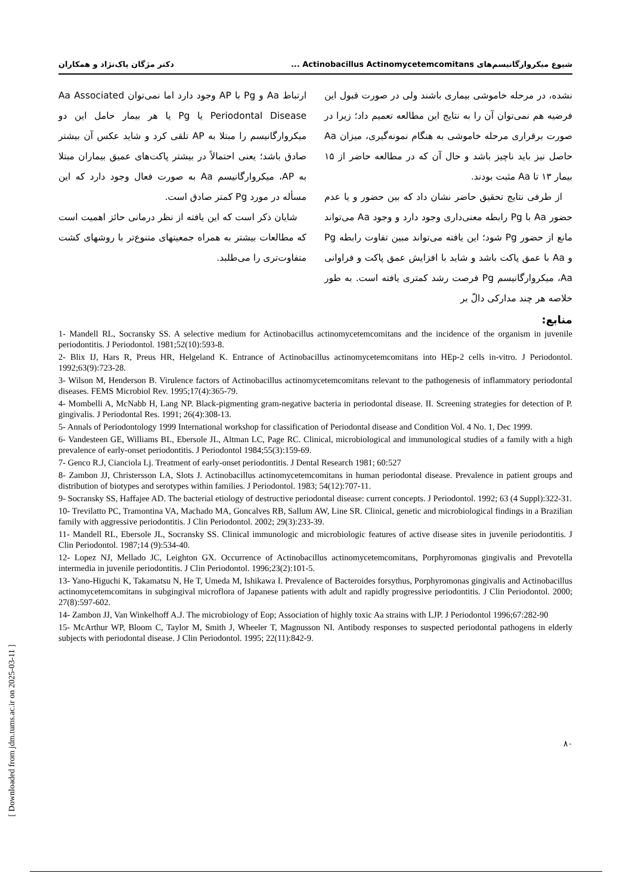شیوع میکروارگانیسم‌های Actinobacillus Actinomycetemcomitans ... دکتر مژگان پاک‌نژاد و همکاران
نشده، در مرحله خاموشی بیماری باشند ولی در صورت قبول این فرضیه هم نمی‌توان آن را به نتایج این مطالعه تعمیم داد؛ زیرا در صورت برقراری مرحله خاموشی به هنگام نمونه‌گیری، میزان Aa حاصل نیز باید ناچیز باشد و حال آن که در مطالعه حاضر از ۱۵ بیمار ۱۳ تا Aa مثبت بودند.
از طرفی نتایج تحقیق حاضر نشان داد که بین حضور و یا عدم حضور Aa با Pg رابطه معنی‌داری وجود دارد و وجود Aa می‌تواند مانع از حضور Pg شود؛ این یافته می‌تواند مبین تفاوت رابطه Pg و Aa با عمق پاکت باشد و شاید با افزایش عمق پاکت و فراوانی Aa، میکروارگانیسم Pg فرصت رشد کمتری یافته است. به طور خلاصه هر چند مدارکی دالّ بر
ارتباط Aa و Pg با AP وجود دارد اما نمی‌توان Aa Associated Periodontal Disease یا Pg یا هر بیمار حامل این دو میکروارگانیسم را مبتلا به AP تلقی کرد و شاید عکس آن بیشتر صادق باشد؛ یعنی احتمالاً در بیشتر پاکت‌های عمیق بیماران مبتلا به AP، میکروارگانیسم Aa به صورت فعال وجود دارد که این مسأله در مورد Pg کمتر صادق است.
شایان ذکر است که این یافته از نظر درمانی حائز اهمیت است که مطالعات بیشتر به همراه جمعیتهای متنوع‌تر با روشهای کشت متفاوت‌تری را می‌طلبد.
منابع:
1- Mandell RL, Socransky SS. A selective medium for Actinobacillus actinomycetemcomitans and the incidence of the organism in juvenile periodontitis. J Periodontol. 1981;52(10):593-8.
2- Blix IJ, Hars R, Preus HR, Helgeland K. Entrance of Actinobacillus actinomycetemcomitans into HEp-2 cells in-vitro. J Periodontol. 1992;63(9):723-28.
3- Wilson M, Henderson B. Virulence factors of Actinobacillus actinomycetemcomitans relevant to the pathogenesis of inflammatory periodontal diseases. FEMS Microbiol Rev. 1995;17(4):365-79.
4- Mombelli A, McNabb H, Lang NP. Black-pigmenting gram-negative bacteria in periodontal disease. II. Screening strategies for detection of P. gingivalis. J Periodontal Res. 1991; 26(4):308-13.
5- Annals of Periodontology 1999 International workshop for classification of Periodontal disease and Condition Vol. 4 No. 1, Dec 1999.
6- Vandesteen GE, Williams BL, Ebersole JL, Altman LC, Page RC. Clinical, microbiological and immunological studies of a family with a high prevalence of early-onset periodontitis. J Periodontol 1984;55(3):159-69.
7- Genco R.J, Cianciola Lj. Treatment of early-onset periodontitis. J Dental Research 1981; 60:527
8- Zambon JJ, Christersson LA, Slots J. Actinobacillus actinomycetemcomitans in human periodontal disease. Prevalence in patient groups and distribution of biotypes and serotypes within families. J Periodontol. 1983; 54(12):707-11.
9- Socransky SS, Haffajee AD. The bacterial etiology of destructive periodontal disease: current concepts. J Periodontol. 1992; 63 (4 Suppl):322-31.
10- Trevilatto PC, Tramontina VA, Machado MA, Goncalves RB, Sallum AW, Line SR. Clinical, genetic and microbiological findings in a Brazilian family with aggressive periodontitis. J Clin Periodontol. 2002; 29(3):233-39.
11- Mandell RL, Ebersole JL, Socransky SS. Clinical immunologic and microbiologic features of active disease sites in juvenile periodontitis. J Clin Periodontol. 1987;14 (9):534-40.
12- Lopez NJ, Mellado JC, Leighton GX. Occurrence of Actinobacillus actinomycetemcomitans, Porphyromonas gingivalis and Prevotella intermedia in juvenile periodontitis. J Clin Periodontol. 1996;23(2):101-5.
13- Yano-Higuchi K, Takamatsu N, He T, Umeda M, Ishikawa I. Prevalence of Bacteroides forsythus, Porphyromonas gingivalis and Actinobacillus actinomycetemcomitans in subgingival microflora of Japanese patients with adult and rapidly progressive periodontitis. J Clin Periodontol. 2000; 27(8):597-602.
14- Zambon JJ, Van Winkelhoff A.J. The microbiology of Eop; Association of highly toxic Aa strains with LJP. J Periodontol 1996;67:282-90
15- McArthur WP, Bloom C, Taylor M, Smith J, Wheeler T, Magnusson NI. Antibody responses to suspected periodontal pathogens in elderly subjects with periodontal disease. J Clin Periodontol. 1995; 22(11):842-9.
۸۰
[ Downloaded from jdm.tums.ac.ir on 2025-03-11 ]